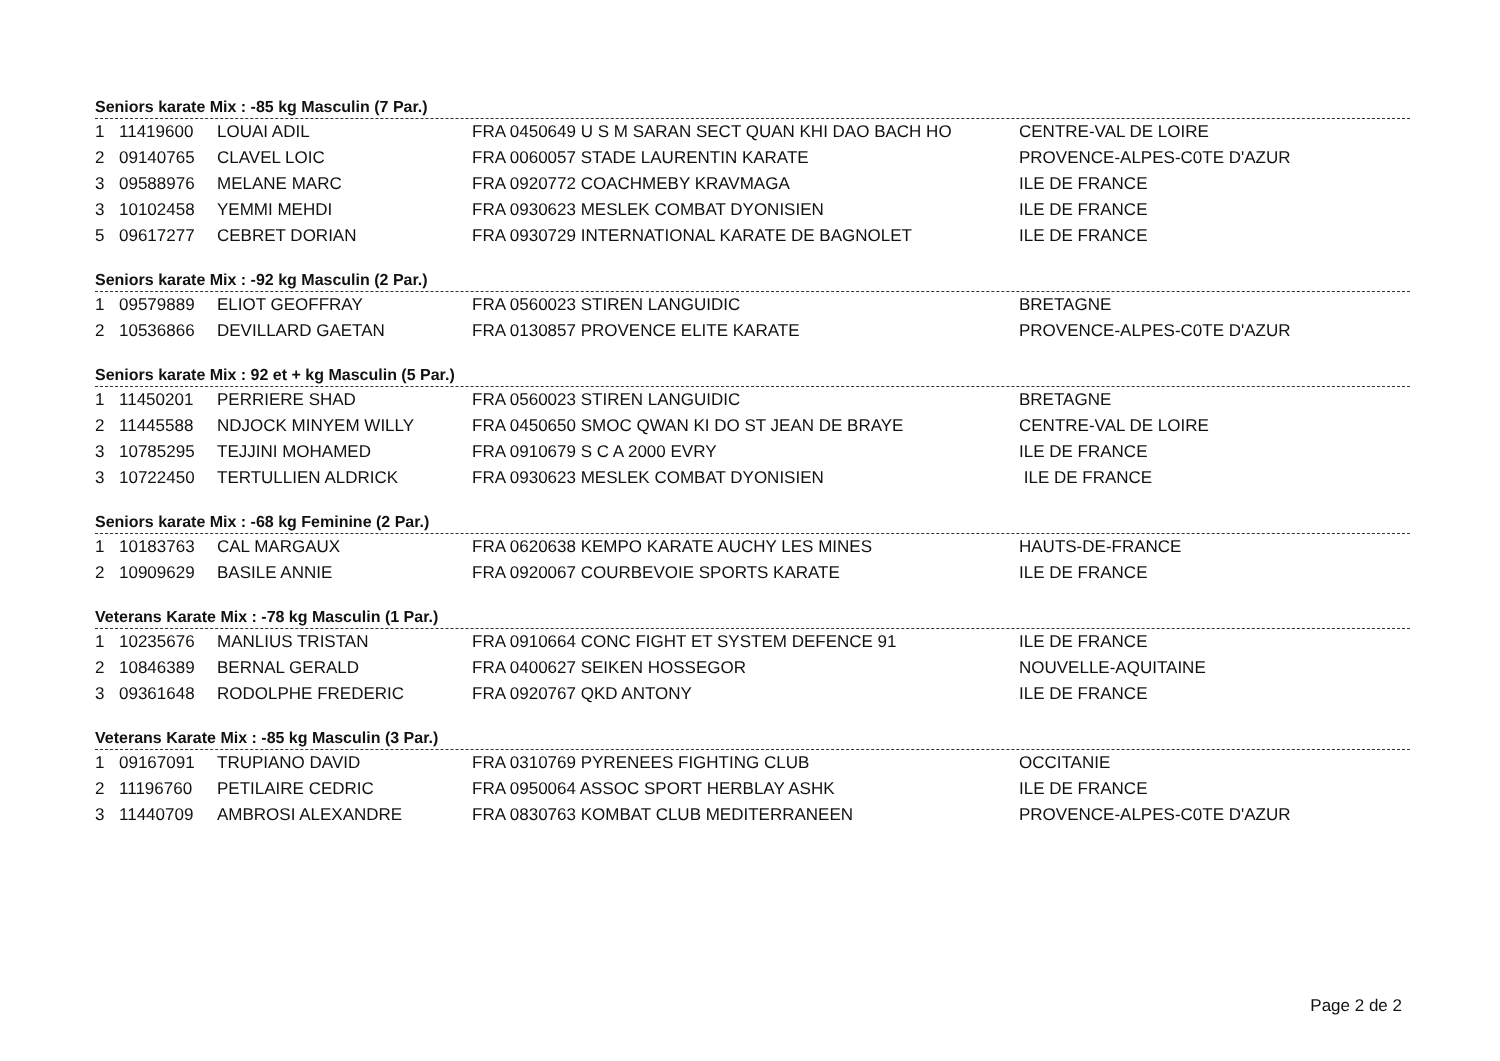Seniors karate Mix : -85 kg Masculin (7 Par.)
| 1 | 11419600 | LOUAI ADIL | FRA 0450649 U S M SARAN SECT QUAN KHI DAO BACH HO | CENTRE-VAL DE LOIRE |
| 2 | 09140765 | CLAVEL LOIC | FRA 0060057 STADE LAURENTIN KARATE | PROVENCE-ALPES-C0TE D'AZUR |
| 3 | 09588976 | MELANE MARC | FRA 0920772 COACHMEBY KRAVMAGA | ILE DE FRANCE |
| 3 | 10102458 | YEMMI MEHDI | FRA 0930623 MESLEK COMBAT DYONISIEN | ILE DE FRANCE |
| 5 | 09617277 | CEBRET DORIAN | FRA 0930729 INTERNATIONAL KARATE DE BAGNOLET | ILE DE FRANCE |
Seniors karate Mix : -92 kg Masculin (2 Par.)
| 1 | 09579889 | ELIOT GEOFFRAY | FRA 0560023 STIREN LANGUIDIC | BRETAGNE |
| 2 | 10536866 | DEVILLARD GAETAN | FRA 0130857 PROVENCE ELITE KARATE | PROVENCE-ALPES-C0TE D'AZUR |
Seniors karate Mix : 92 et + kg Masculin (5 Par.)
| 1 | 11450201 | PERRIERE SHAD | FRA 0560023 STIREN LANGUIDIC | BRETAGNE |
| 2 | 11445588 | NDJOCK MINYEM WILLY | FRA 0450650 SMOC QWAN KI DO ST JEAN DE BRAYE | CENTRE-VAL DE LOIRE |
| 3 | 10785295 | TEJJINI MOHAMED | FRA 0910679 S C A 2000 EVRY | ILE DE FRANCE |
| 3 | 10722450 | TERTULLIEN ALDRICK | FRA 0930623 MESLEK COMBAT DYONISIEN | ILE DE FRANCE |
Seniors karate Mix : -68 kg Feminine (2 Par.)
| 1 | 10183763 | CAL MARGAUX | FRA 0620638 KEMPO KARATE AUCHY LES MINES | HAUTS-DE-FRANCE |
| 2 | 10909629 | BASILE ANNIE | FRA 0920067 COURBEVOIE SPORTS KARATE | ILE DE FRANCE |
Veterans Karate Mix : -78 kg Masculin (1 Par.)
| 1 | 10235676 | MANLIUS TRISTAN | FRA 0910664 CONC FIGHT ET SYSTEM DEFENCE 91 | ILE DE FRANCE |
| 2 | 10846389 | BERNAL GERALD | FRA 0400627 SEIKEN HOSSEGOR | NOUVELLE-AQUITAINE |
| 3 | 09361648 | RODOLPHE FREDERIC | FRA 0920767 QKD ANTONY | ILE DE FRANCE |
Veterans Karate Mix : -85 kg Masculin (3 Par.)
| 1 | 09167091 | TRUPIANO DAVID | FRA 0310769 PYRENEES FIGHTING CLUB | OCCITANIE |
| 2 | 11196760 | PETILAIRE CEDRIC | FRA 0950064 ASSOC SPORT HERBLAY ASHK | ILE DE FRANCE |
| 3 | 11440709 | AMBROSI ALEXANDRE | FRA 0830763 KOMBAT CLUB MEDITERRANEEN | PROVENCE-ALPES-C0TE D'AZUR |
Page 2 de 2